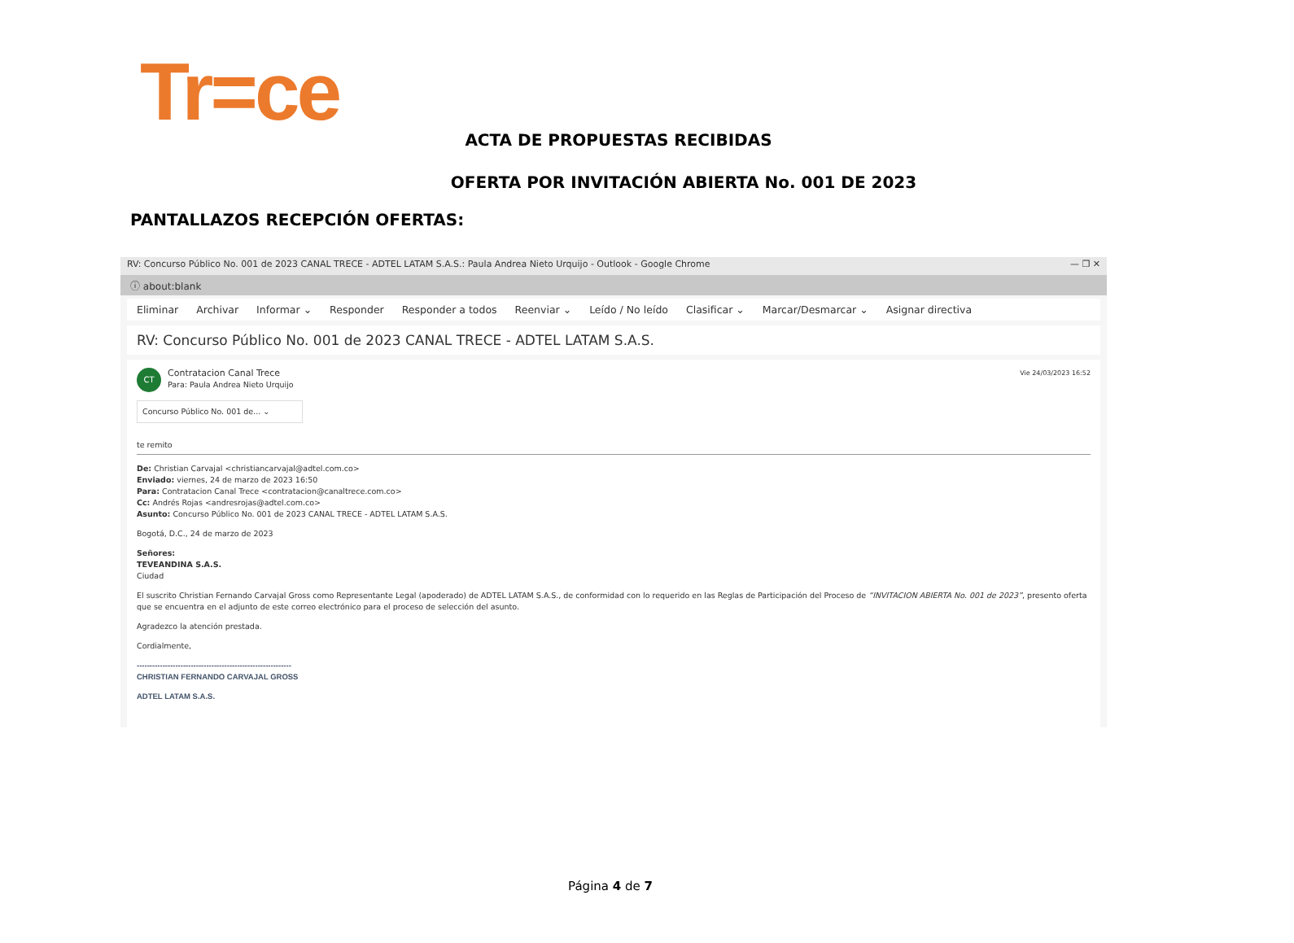Tr=ce
ACTA DE PROPUESTAS RECIBIDAS
OFERTA POR INVITACIÓN ABIERTA No. 001 DE 2023
PANTALLAZOS RECEPCIÓN OFERTAS:
RV: Concurso Público No. 001 de 2023 CANAL TRECE - ADTEL LATAM S.A.S.: Paula Andrea Nieto Urquijo - Outlook - Google Chrome — ❐ ✕
ⓘ about:blank
Eliminar Archivar Informar ⌄ Responder Responder a todos Reenviar ⌄ Leído / No leído Clasificar ⌄ Marcar/Desmarcar ⌄ Asignar directiva
RV: Concurso Público No. 001 de 2023 CANAL TRECE - ADTEL LATAM S.A.S.
CT Contratacion Canal Trece
Para: Paula Andrea Nieto Urquijo
Vie 24/03/2023 16:52
Concurso Público No. 001 de... ⌄
te remito
De: Christian Carvajal <christiancarvajal@adtel.com.co>
Enviado: viernes, 24 de marzo de 2023 16:50
Para: Contratacion Canal Trece <contratacion@canaltrece.com.co>
Cc: Andrés Rojas <andresrojas@adtel.com.co>
Asunto: Concurso Público No. 001 de 2023 CANAL TRECE - ADTEL LATAM S.A.S.
Bogotá, D.C., 24 de marzo de 2023
Señores:
TEVEANDINA S.A.S.
Ciudad
El suscrito Christian Fernando Carvajal Gross como Representante Legal (apoderado) de ADTEL LATAM S.A.S., de conformidad con lo requerido en las Reglas de Participación del Proceso de “INVITACION ABIERTA No. 001 de 2023”, presento oferta que se encuentra en el adjunto de este correo electrónico para el proceso de selección del asunto.
Agradezco la atención prestada.
Cordialmente,
------------------------------------------------------------
CHRISTIAN FERNANDO CARVAJAL GROSS
ADTEL LATAM S.A.S.
Página 4 de 7